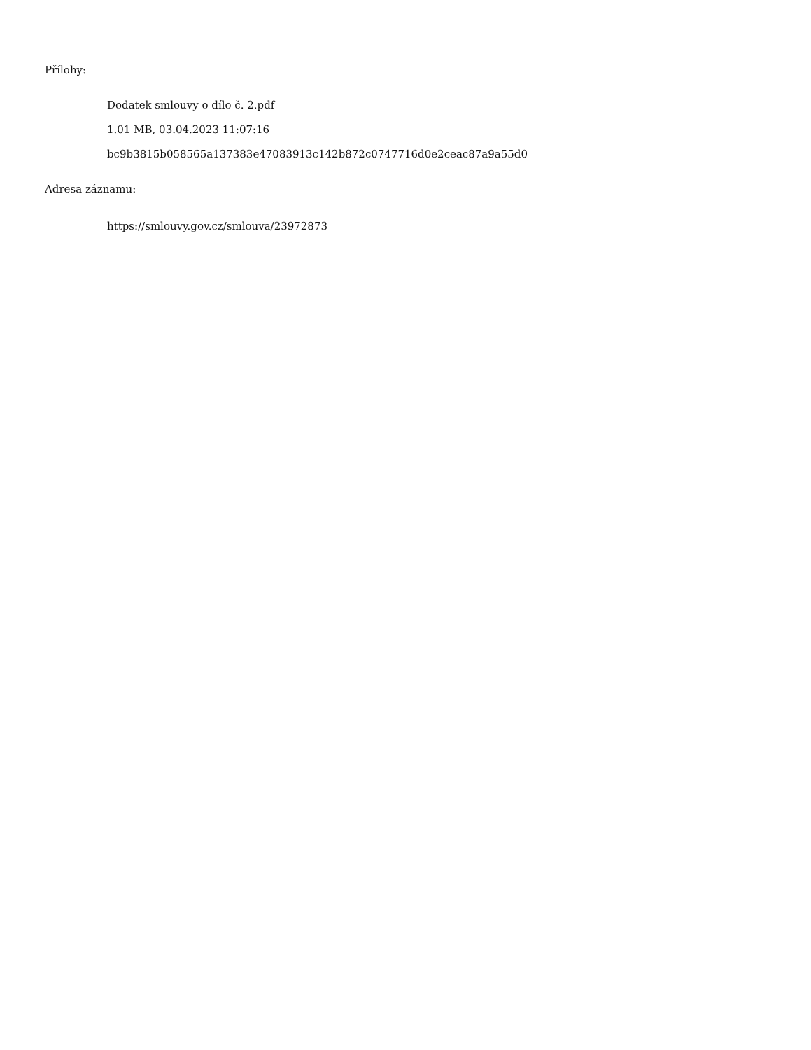Přílohy:
Dodatek smlouvy o dílo č. 2.pdf
1.01 MB, 03.04.2023 11:07:16
bc9b3815b058565a137383e47083913c142b872c0747716d0e2ceac87a9a55d0
Adresa záznamu:
https://smlouvy.gov.cz/smlouva/23972873